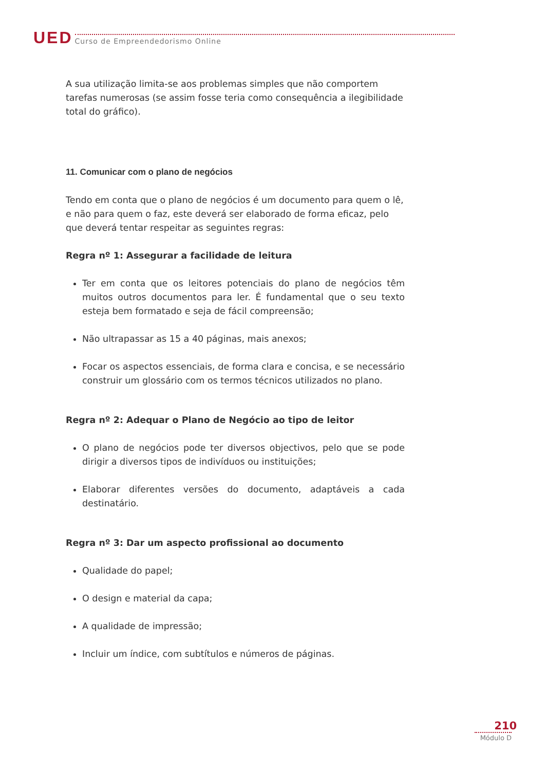UED
Curso de Empreendedorismo Online
A sua utilização limita-se aos problemas simples que não comportem tarefas numerosas (se assim fosse teria como consequência a ilegibilidade total do gráfico).
11. Comunicar com o plano de negócios
Tendo em conta que o plano de negócios é um documento para quem o lê, e não para quem o faz, este deverá ser elaborado de forma eficaz, pelo que deverá tentar respeitar as seguintes regras:
Regra nº 1: Assegurar a facilidade de leitura
Ter em conta que os leitores potenciais do plano de negócios têm muitos outros documentos para ler. É fundamental que o seu texto esteja bem formatado e seja de fácil compreensão;
Não ultrapassar as 15 a 40 páginas, mais anexos;
Focar os aspectos essenciais, de forma clara e concisa, e se necessário construir um glossário com os termos técnicos utilizados no plano.
Regra nº 2: Adequar o Plano de Negócio ao tipo de leitor
O plano de negócios pode ter diversos objectivos, pelo que se pode dirigir a diversos tipos de indivíduos ou instituições;
Elaborar diferentes versões do documento, adaptáveis a cada destinatário.
Regra nº 3: Dar um aspecto profissional ao documento
Qualidade do papel;
O design e material da capa;
A qualidade de impressão;
Incluir um índice, com subtítulos e números de páginas.
210
Módulo D